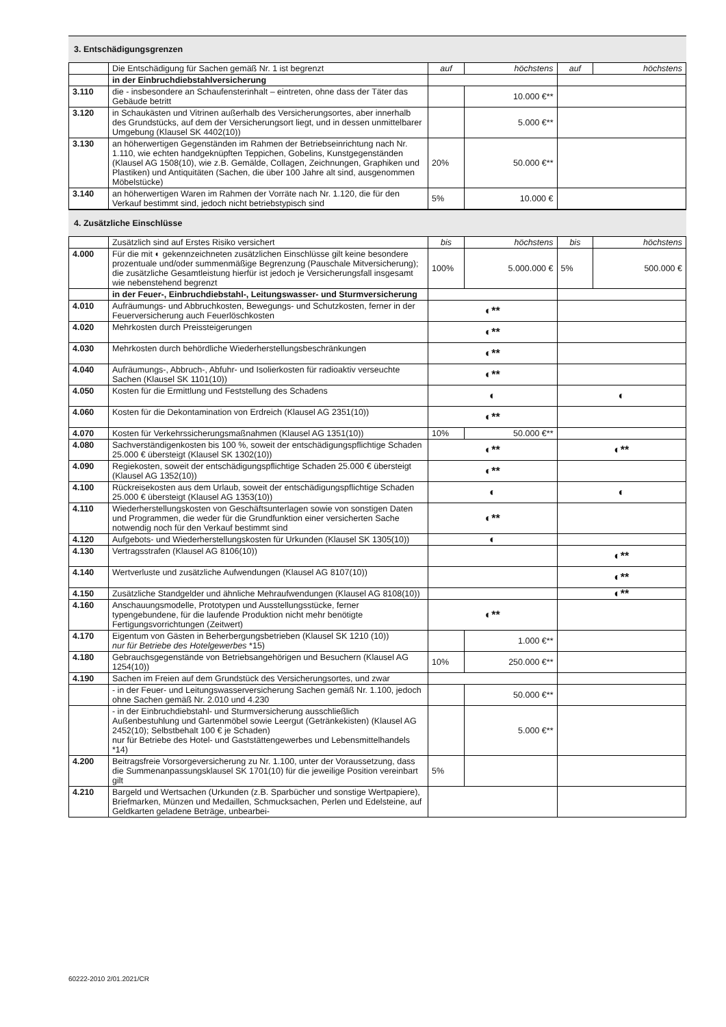3. Entschädigungsgrenzen
| | Die Entschädigung für Sachen gemäß Nr. 1 ist begrenzt | auf | höchstens | auf | höchstens |
| | in der Einbruchdiebstahlversicherung | | | | |
| 3.110 | die - insbesondere an Schaufensterinhalt – eintreten, ohne dass der Täter das Gebäude betritt | | 10.000 €** | | |
| 3.120 | in Schaukästen und Vitrinen außerhalb des Versicherungsortes, aber innerhalb des Grundstücks, auf dem der Versicherungsort liegt, und in dessen unmittelbarer Umgebung (Klausel SK 4402(10)) | | 5.000 €** | | |
| 3.130 | an höherwertigen Gegenständen im Rahmen der Betriebseinrichtung nach Nr. 1.110, wie echten handgeknüpften Teppichen, Gobelins, Kunstgegenständen (Klausel AG 1508(10), wie z.B. Gemälde, Collagen, Zeichnungen, Graphiken und Plastiken) und Antiquitäten (Sachen, die über 100 Jahre alt sind, ausgenommen Möbelstücke) | 20% | 50.000 €** | | |
| 3.140 | an höherwertigen Waren im Rahmen der Vorräte nach Nr. 1.120, die für den Verkauf bestimmt sind, jedoch nicht betriebstypisch sind | 5% | 10.000 € | | |
4. Zusätzliche Einschlüsse
| | Zusätzlich sind auf Erstes Risiko versichert | bis | höchstens | bis | höchstens |
| 4.000 | Für die mit ◐ gekennzeichneten zusätzlichen Einschlüsse gilt keine besondere prozentuale und/oder summenmäßige Begrenzung (Pauschale Mitversicherung); die zusätzliche Gesamtleistung hierfür ist jedoch je Versicherungsfall insgesamt wie nebenstehend begrenzt | 100% | 5.000.000 € | 5% | 500.000 € |
| | in der Feuer-, Einbruchdiebstahl-, Leitungswasser- und Sturmversicherung | | | | |
| 4.010 | Aufräumungs- und Abbruchkosten, Bewegungs- und Schutzkosten, ferner in der Feuerversicherung auch Feuerlöschkosten | ◐** | | | |
| 4.020 | Mehrkosten durch Preissteigerungen | ◐** | | | |
| 4.030 | Mehrkosten durch behördliche Wiederherstellungsbeschränkungen | ◐** | | | |
| 4.040 | Aufräumungs-, Abbruch-, Abfuhr- und Isolierkosten für radioaktiv verseuchte Sachen (Klausel SK 1101(10)) | ◐** | | | |
| 4.050 | Kosten für die Ermittlung und Feststellung des Schadens | ◐ | | ◐ | |
| 4.060 | Kosten für die Dekontamination von Erdreich (Klausel AG 2351(10)) | ◐** | | | |
| 4.070 | Kosten für Verkehrssicherungsmaßnahmen (Klausel AG 1351(10)) | 10% | 50.000 €** | | |
| 4.080 | Sachverständigenkosten bis 100 %, soweit der entschädigungspflichtige Schaden 25.000 € übersteigt (Klausel SK 1302(10)) | ◐** | | ◐** | |
| 4.090 | Regiekosten, soweit der entschädigungspflichtige Schaden 25.000 € übersteigt (Klausel AG 1352(10)) | ◐** | | | |
| 4.100 | Rückreisekosten aus dem Urlaub, soweit der entschädigungspflichtige Schaden 25.000 € übersteigt (Klausel AG 1353(10)) | ◐ | | ◐ | |
| 4.110 | Wiederherstellungskosten von Geschäftsunterlagen sowie von sonstigen Daten und Programmen, die weder für die Grundfunktion einer versicherten Sache notwendig noch für den Verkauf bestimmt sind | ◐** | | | |
| 4.120 | Aufgebots- und Wiederherstellungskosten für Urkunden (Klausel SK 1305(10)) | ◐ | | | |
| 4.130 | Vertragsstrafen (Klausel AG 8106(10)) | | | ◐** | |
| 4.140 | Wertverluste und zusätzliche Aufwendungen (Klausel AG 8107(10)) | | | ◐** | |
| 4.150 | Zusätzliche Standgelder und ähnliche Mehraufwendungen (Klausel AG 8108(10)) | | | ◐** | |
| 4.160 | Anschauungsmodelle, Prototypen und Ausstellungsstücke, ferner typengebundene, für die laufende Produktion nicht mehr benötigte Fertigungsvorrichtungen (Zeitwert) | ◐** | | | |
| 4.170 | Eigentum von Gästen in Beherbergungsbetrieben (Klausel SK 1210 (10)) nur für Betriebe des Hotelgewerbes *15) | | 1.000 €** | | |
| 4.180 | Gebrauchsgegenstände von Betriebsangehörigen und Besuchern (Klausel AG 1254(10)) | 10% | 250.000 €** | | |
| 4.190 | Sachen im Freien auf dem Grundstück des Versicherungsortes, und zwar | | | | |
| | - in der Feuer- und Leitungswasserversicherung Sachen gemäß Nr. 1.100, jedoch ohne Sachen gemäß Nr. 2.010 und 4.230 | | 50.000 €** | | |
| | - in der Einbruchdiebstahl- und Sturmversicherung ausschließlich Außenbestuhlung und Gartenmöbel sowie Leergut (Getränkekisten) (Klausel AG 2452(10); Selbstbehalt 100 € je Schaden) nur für Betriebe des Hotel- und Gaststättengewerbes und Lebensmittelhandels *14) | | 5.000 €** | | |
| 4.200 | Beitragsfreie Vorsorgeversicherung zu Nr. 1.100, unter der Voraussetzung, dass die Summenanpassungsklausel SK 1701(10) für die jeweilige Position vereinbart gilt | 5% | | | |
| 4.210 | Bargeld und Wertsachen (Urkunden (z.B. Sparbücher und sonstige Wertpapiere), Briefmarken, Münzen und Medaillen, Schmucksachen, Perlen und Edelsteine, auf Geldkarten geladene Beträge, unbearbei- | | | | |
60222-2010 2/01.2021/CR